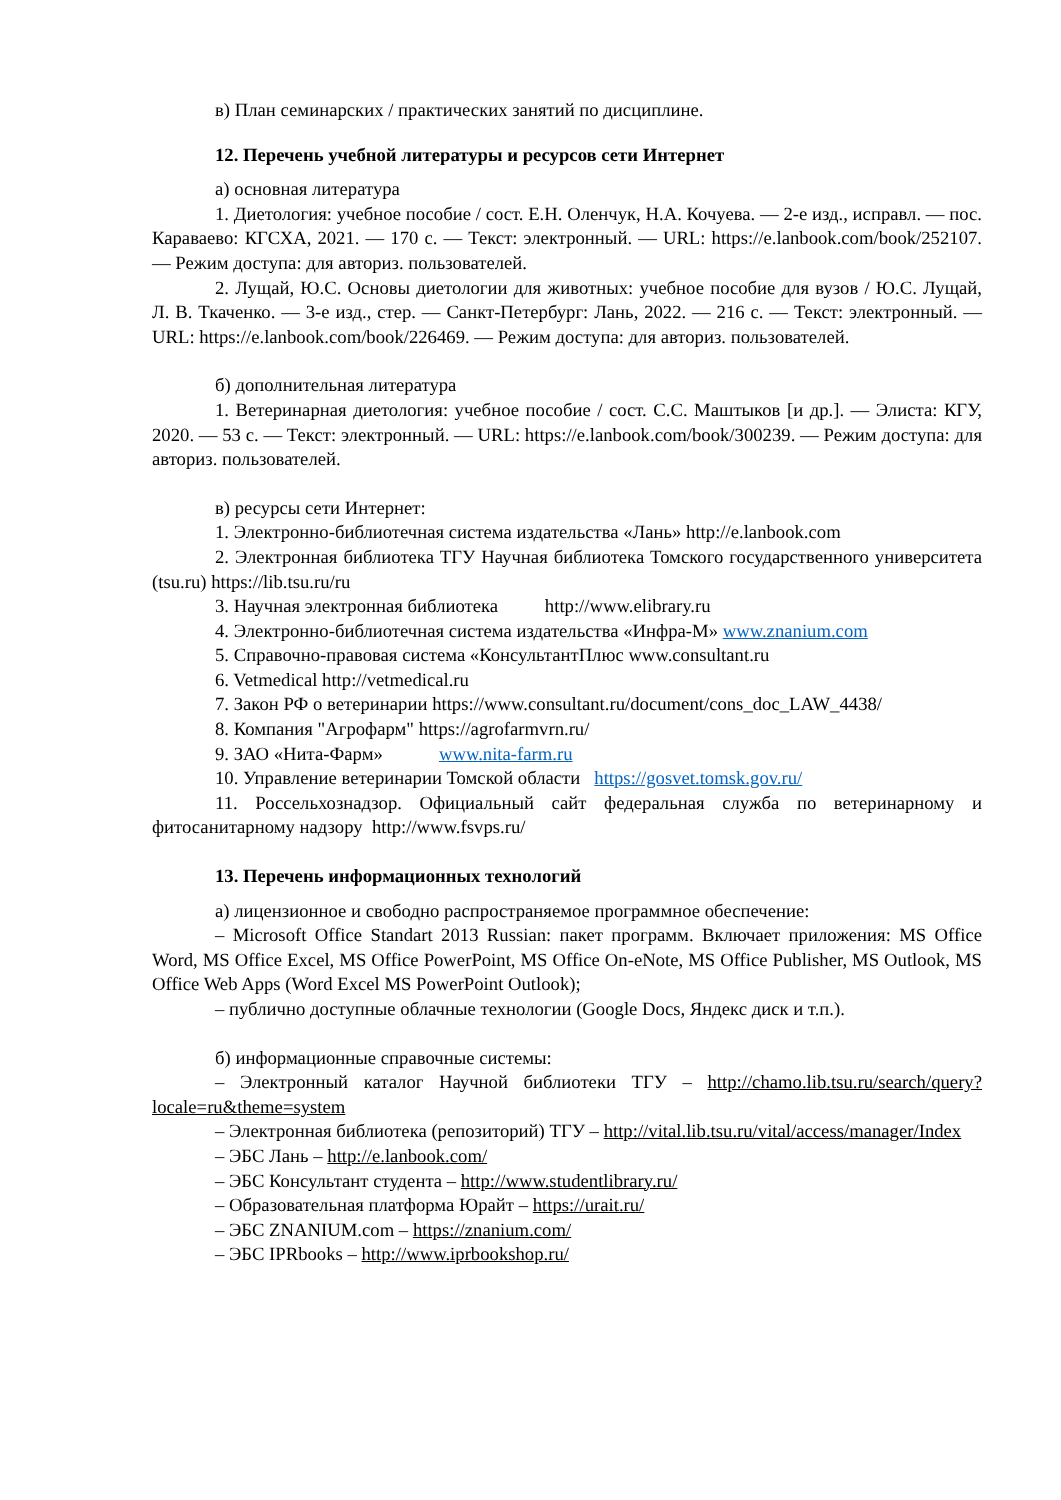в) План семинарских / практических занятий по дисциплине.
12. Перечень учебной литературы и ресурсов сети Интернет
а) основная литература
1. Диетология: учебное пособие / сост. Е.Н. Оленчук, Н.А. Кочуева. — 2-е изд., исправл. — пос. Караваево: КГСХА, 2021. — 170 с. — Текст: электронный. — URL: https://e.lanbook.com/book/252107. — Режим доступа: для авториз. пользователей.
2. Лущай, Ю.С. Основы диетологии для животных: учебное пособие для вузов / Ю.С. Лущай, Л. В. Ткаченко. — 3-е изд., стер. — Санкт-Петербург: Лань, 2022. — 216 с. — Текст: электронный. — URL: https://e.lanbook.com/book/226469. — Режим доступа: для авториз. пользователей.
б) дополнительная литература
1. Ветеринарная диетология: учебное пособие / сост. С.С. Маштыков [и др.]. — Элиста: КГУ, 2020. — 53 с. — Текст: электронный. — URL: https://e.lanbook.com/book/300239. — Режим доступа: для авториз. пользователей.
в) ресурсы сети Интернет:
1. Электронно-библиотечная система издательства «Лань» http://e.lanbook.com
2. Электронная библиотека ТГУ Научная библиотека Томского государственного университета (tsu.ru) https://lib.tsu.ru/ru
3. Научная электронная библиотека http://www.elibrary.ru
4. Электронно-библиотечная система издательства «Инфра-М» www.znanium.com
5. Справочно-правовая система «КонсультантПлюс www.consultant.ru
6. Vetmedical http://vetmedical.ru
7. Закон РФ о ветеринарии https://www.consultant.ru/document/cons_doc_LAW_4438/
8. Компания "Агрофарм" https://agrofarmvrn.ru/
9. ЗАО «Нита-Фарм» www.nita-farm.ru
10. Управление ветеринарии Томской области https://gosvet.tomsk.gov.ru/
11. Россельхознадзор. Официальный сайт федеральная служба по ветеринарному и фитосанитарному надзору http://www.fsvps.ru/
13. Перечень информационных технологий
а) лицензионное и свободно распространяемое программное обеспечение:
– Microsoft Office Standart 2013 Russian: пакет программ. Включает приложения: MS Office Word, MS Office Excel, MS Office PowerPoint, MS Office On-eNote, MS Office Publisher, MS Outlook, MS Office Web Apps (Word Excel MS PowerPoint Outlook);
– публично доступные облачные технологии (Google Docs, Яндекс диск и т.п.).
б) информационные справочные системы:
– Электронный каталог Научной библиотеки ТГУ – http://chamo.lib.tsu.ru/search/query?locale=ru&theme=system
– Электронная библиотека (репозиторий) ТГУ – http://vital.lib.tsu.ru/vital/access/manager/Index
– ЭБС Лань – http://e.lanbook.com/
– ЭБС Консультант студента – http://www.studentlibrary.ru/
– Образовательная платформа Юрайт – https://urait.ru/
– ЭБС ZNANIUM.com – https://znanium.com/
– ЭБС IPRbooks – http://www.iprbookshop.ru/